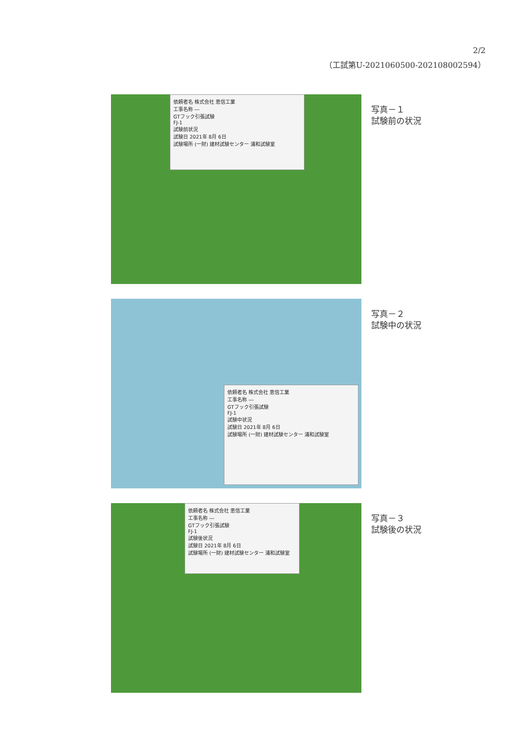2/2
（工試第U-2021060500-202108002594）
依頼者名 株式会社 恵信工業
工事名称 ―
GTフック引張試験
FJ-1
試験前状況
試験日 2021年 8月 6日
試験場所 (一財) 建材試験センター 浦和試験室
写真－１
試験前の状況
依頼者名 株式会社 恵信工業
工事名称 ―
GTフック引張試験
FJ-1
試験中状況
試験日 2021年 8月 6日
試験場所 (一財) 建材試験センター 浦和試験室
写真－２
試験中の状況
依頼者名 株式会社 恵信工業
工事名称 ―
GTフック引張試験
FJ-1
試験後状況
試験日 2021年 8月 6日
試験場所 (一財) 建材試験センター 浦和試験室
写真－３
試験後の状況